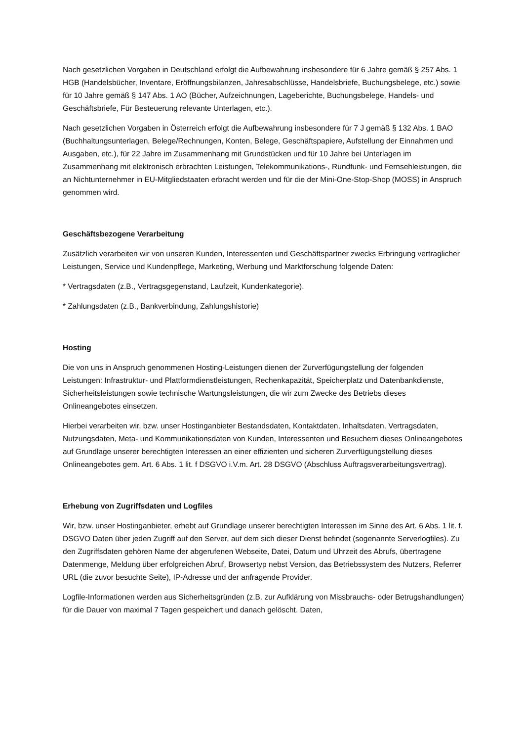Nach gesetzlichen Vorgaben in Deutschland erfolgt die Aufbewahrung insbesondere für 6 Jahre gemäß § 257 Abs. 1 HGB (Handelsbücher, Inventare, Eröffnungsbilanzen, Jahresabschlüsse, Handelsbriefe, Buchungsbelege, etc.) sowie für 10 Jahre gemäß § 147 Abs. 1 AO (Bücher, Aufzeichnungen, Lageberichte, Buchungsbelege, Handels- und Geschäftsbriefe, Für Besteuerung relevante Unterlagen, etc.).
Nach gesetzlichen Vorgaben in Österreich erfolgt die Aufbewahrung insbesondere für 7 J gemäß § 132 Abs. 1 BAO (Buchhaltungsunterlagen, Belege/Rechnungen, Konten, Belege, Geschäftspapiere, Aufstellung der Einnahmen und Ausgaben, etc.), für 22 Jahre im Zusammenhang mit Grundstücken und für 10 Jahre bei Unterlagen im Zusammenhang mit elektronisch erbrachten Leistungen, Telekommunikations-, Rundfunk- und Fernsehleistungen, die an Nichtunternehmer in EU-Mitgliedstaaten erbracht werden und für die der Mini-One-Stop-Shop (MOSS) in Anspruch genommen wird.
Geschäftsbezogene Verarbeitung
Zusätzlich verarbeiten wir von unseren Kunden, Interessenten und Geschäftspartner zwecks Erbringung vertraglicher Leistungen, Service und Kundenpflege, Marketing, Werbung und Marktforschung folgende Daten:
* Vertragsdaten (z.B., Vertragsgegenstand, Laufzeit, Kundenkategorie).
* Zahlungsdaten (z.B., Bankverbindung, Zahlungshistorie)
Hosting
Die von uns in Anspruch genommenen Hosting-Leistungen dienen der Zurverfügungstellung der folgenden Leistungen: Infrastruktur- und Plattformdienstleistungen, Rechenkapazität, Speicherplatz und Datenbankdienste, Sicherheitsleistungen sowie technische Wartungsleistungen, die wir zum Zwecke des Betriebs dieses Onlineangebotes einsetzen.
Hierbei verarbeiten wir, bzw. unser Hostinganbieter Bestandsdaten, Kontaktdaten, Inhaltsdaten, Vertragsdaten, Nutzungsdaten, Meta- und Kommunikationsdaten von Kunden, Interessenten und Besuchern dieses Onlineangebotes auf Grundlage unserer berechtigten Interessen an einer effizienten und sicheren Zurverfügungstellung dieses Onlineangebotes gem. Art. 6 Abs. 1 lit. f DSGVO i.V.m. Art. 28 DSGVO (Abschluss Auftragsverarbeitungsvertrag).
Erhebung von Zugriffsdaten und Logfiles
Wir, bzw. unser Hostinganbieter, erhebt auf Grundlage unserer berechtigten Interessen im Sinne des Art. 6 Abs. 1 lit. f. DSGVO Daten über jeden Zugriff auf den Server, auf dem sich dieser Dienst befindet (sogenannte Serverlogfiles). Zu den Zugriffsdaten gehören Name der abgerufenen Webseite, Datei, Datum und Uhrzeit des Abrufs, übertragene Datenmenge, Meldung über erfolgreichen Abruf, Browsertyp nebst Version, das Betriebssystem des Nutzers, Referrer URL (die zuvor besuchte Seite), IP-Adresse und der anfragende Provider.
Logfile-Informationen werden aus Sicherheitsgründen (z.B. zur Aufklärung von Missbrauchs- oder Betrugshandlungen) für die Dauer von maximal 7 Tagen gespeichert und danach gelöscht. Daten,